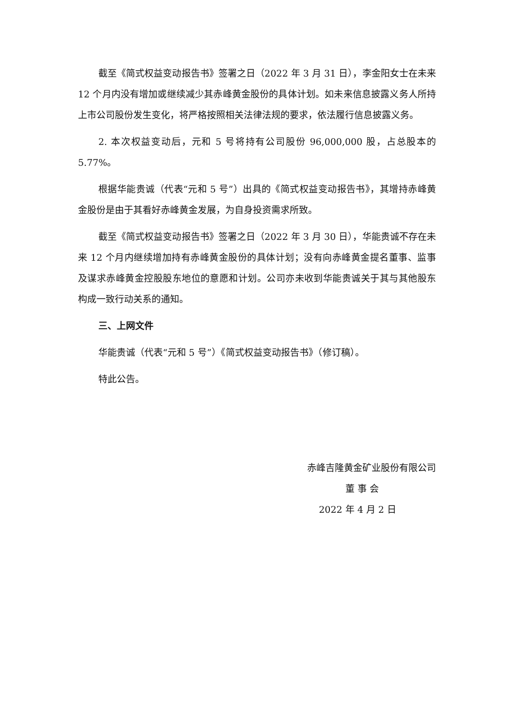截至《简式权益变动报告书》签署之日（2022 年 3 月 31 日），李金阳女士在未来 12 个月内没有增加或继续减少其赤峰黄金股份的具体计划。如未来信息披露义务人所持上市公司股份发生变化，将严格按照相关法律法规的要求，依法履行信息披露义务。
2. 本次权益变动后，元和 5 号将持有公司股份 96,000,000 股，占总股本的 5.77%。
根据华能贵诚（代表“元和 5 号”）出具的《简式权益变动报告书》，其增持赤峰黄金股份是由于其看好赤峰黄金发展，为自身投资需求所致。
截至《简式权益变动报告书》签署之日（2022 年 3 月 30 日），华能贵诚不存在未来 12 个月内继续增加持有赤峰黄金股份的具体计划；没有向赤峰黄金提名董事、监事及谋求赤峰黄金控股股东地位的意愿和计划。公司亦未收到华能贵诚关于其与其他股东构成一致行动关系的通知。
三、上网文件
华能贵诚（代表“元和 5 号”）《简式权益变动报告书》（修订稿）。
特此公告。
赤峰吉隆黄金矿业股份有限公司
董 事 会
2022 年 4 月 2 日